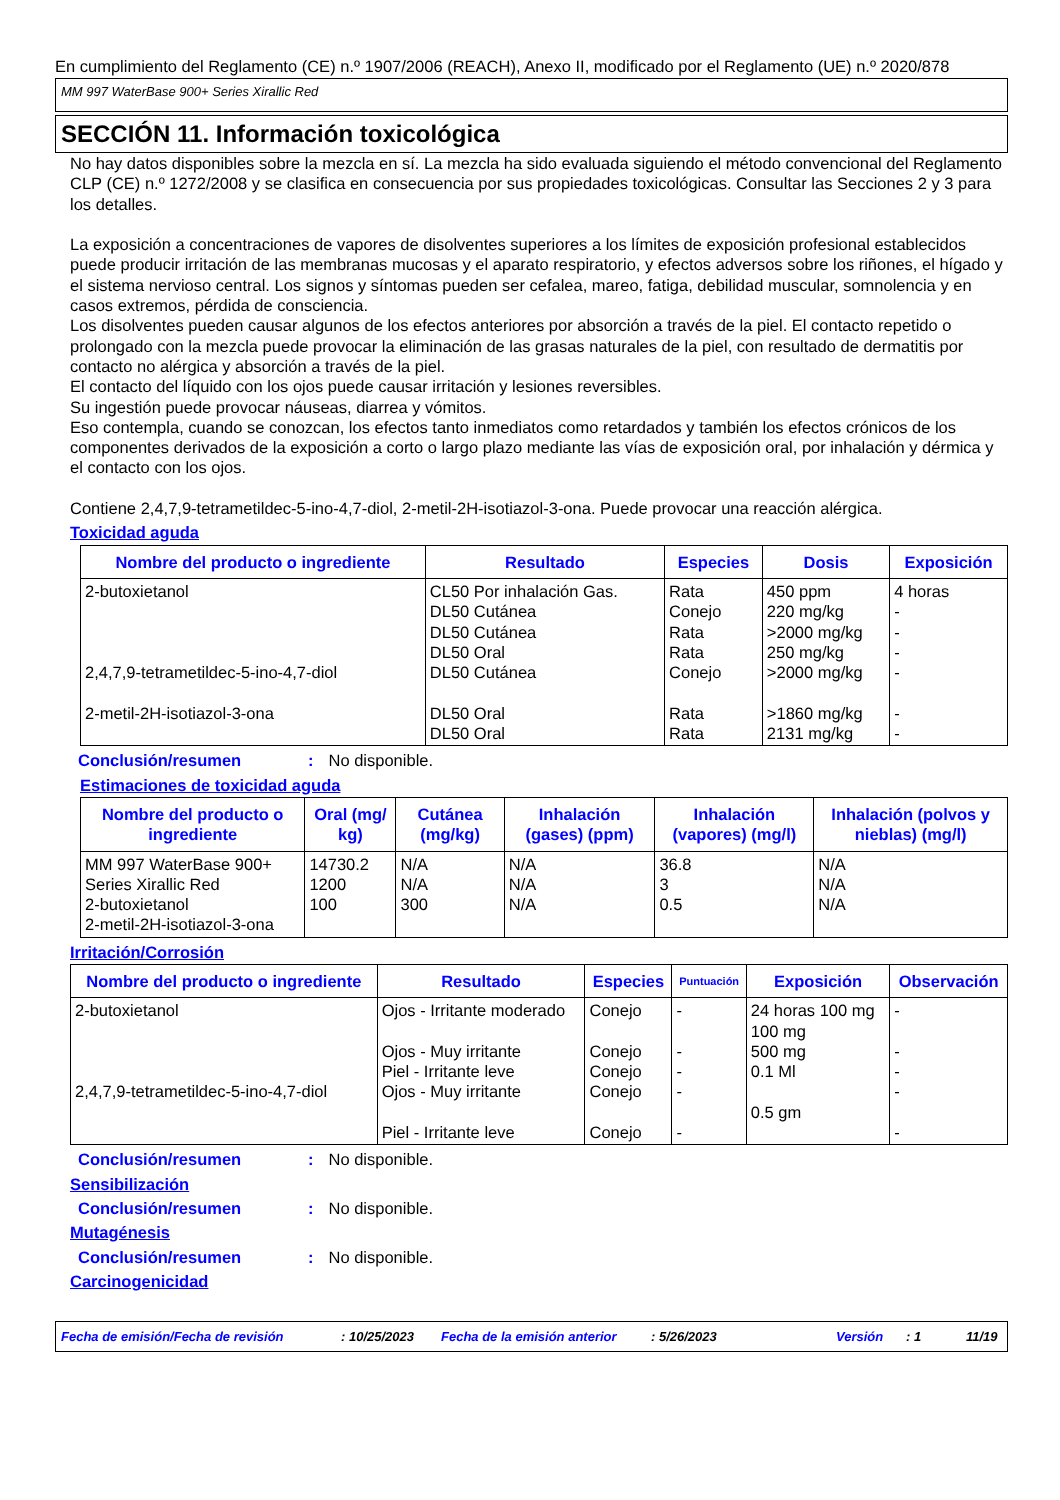En cumplimiento del Reglamento (CE) n.º 1907/2006 (REACH), Anexo II, modificado por el Reglamento (UE) n.º 2020/878
MM 997 WaterBase 900+ Series Xirallic Red
SECCIÓN 11. Información toxicológica
No hay datos disponibles sobre la mezcla en sí. La mezcla ha sido evaluada siguiendo el método convencional del Reglamento CLP (CE) n.º 1272/2008 y se clasifica en consecuencia por sus propiedades toxicológicas. Consultar las Secciones 2 y 3 para los detalles.
La exposición a concentraciones de vapores de disolventes superiores a los límites de exposición profesional establecidos puede producir irritación de las membranas mucosas y el aparato respiratorio, y efectos adversos sobre los riñones, el hígado y el sistema nervioso central. Los signos y síntomas pueden ser cefalea, mareo, fatiga, debilidad muscular, somnolencia y en casos extremos, pérdida de consciencia.
Los disolventes pueden causar algunos de los efectos anteriores por absorción a través de la piel. El contacto repetido o prolongado con la mezcla puede provocar la eliminación de las grasas naturales de la piel, con resultado de dermatitis por contacto no alérgica y absorción a través de la piel.
El contacto del líquido con los ojos puede causar irritación y lesiones reversibles.
Su ingestión puede provocar náuseas, diarrea y vómitos.
Eso contempla, cuando se conozcan, los efectos tanto inmediatos como retardados y también los efectos crónicos de los componentes derivados de la exposición a corto o largo plazo mediante las vías de exposición oral, por inhalación y dérmica y el contacto con los ojos.
Contiene 2,4,7,9-tetrametildec-5-ino-4,7-diol, 2-metil-2H-isotiazol-3-ona. Puede provocar una reacción alérgica.
Toxicidad aguda
| Nombre del producto o ingrediente | Resultado | Especies | Dosis | Exposición |
| --- | --- | --- | --- | --- |
| 2-butoxietanol 2,4,7,9-tetrametildec-5-ino-4,7-diol 2-metil-2H-isotiazol-3-ona | CL50 Por inhalación Gas. DL50 Cutánea DL50 Cutánea DL50 Oral DL50 Cutánea DL50 Oral DL50 Oral | Rata Conejo Rata Rata Conejo Rata Rata | 450 ppm 220 mg/kg >2000 mg/kg 250 mg/kg >2000 mg/kg >1860 mg/kg 2131 mg/kg | 4 horas - - - - - - |
Conclusión/resumen: No disponible.
Estimaciones de toxicidad aguda
| Nombre del producto o ingrediente | Oral (mg/ kg) | Cutánea (mg/kg) | Inhalación (gases) (ppm) | Inhalación (vapores) (mg/l) | Inhalación (polvos y nieblas) (mg/l) |
| --- | --- | --- | --- | --- | --- |
| MM 997 WaterBase 900+ Series Xirallic Red 2-butoxietanol 2-metil-2H-isotiazol-3-ona | 14730.2 1200 100 | N/A N/A 300 | N/A N/A N/A | 36.8 3 0.5 | N/A N/A N/A |
Irritación/Corrosión
| Nombre del producto o ingrediente | Resultado | Especies | Puntuación | Exposición | Observación |
| --- | --- | --- | --- | --- | --- |
| 2-butoxietanol 2,4,7,9-tetrametildec-5-ino-4,7-diol | Ojos - Irritante moderado Ojos - Muy irritante Piel - Irritante leve Ojos - Muy irritante Piel - Irritante leve | Conejo Conejo Conejo Conejo Conejo | - - - - - | 24 horas 100 mg 100 mg 500 mg 0.1 Ml 0.5 gm | - - - - - |
Conclusión/resumen: No disponible.
Sensibilización
Conclusión/resumen: No disponible.
Mutagénesis
Conclusión/resumen: No disponible.
Carcinogenicidad
Fecha de emisión/Fecha de revisión: 10/25/2023 Fecha de la emisión anterior: 5/26/2023 Versión: 1 11/19